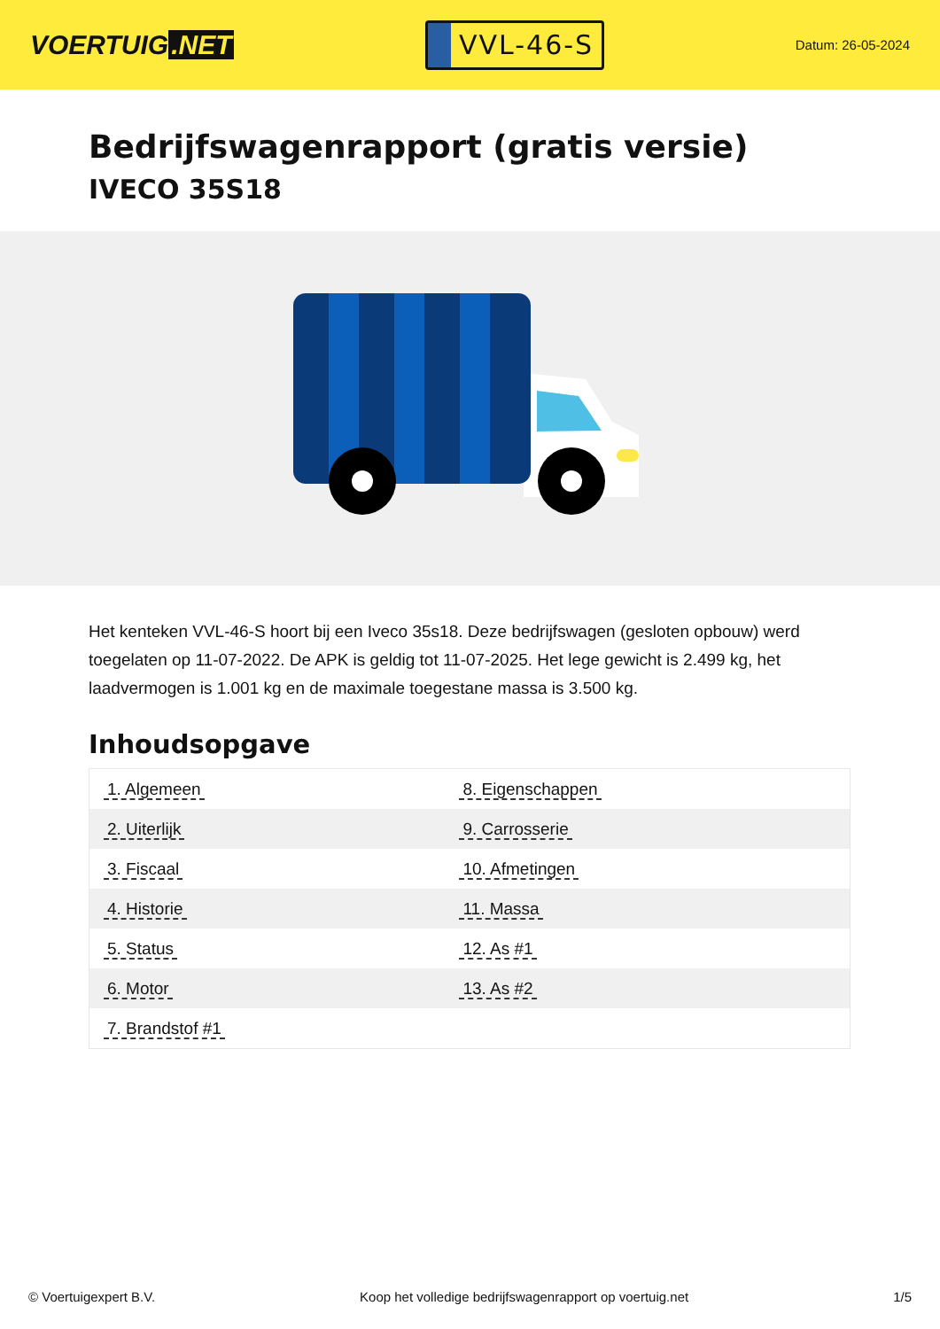VOERTUIG.NET
VVL-46-S
Datum: 26-05-2024
Bedrijfswagenrapport (gratis versie)
IVECO 35S18
Het kenteken VVL-46-S hoort bij een Iveco 35s18. Deze bedrijfswagen (gesloten opbouw) werd toegelaten op 11-07-2022. De APK is geldig tot 11-07-2025. Het lege gewicht is 2.499 kg, het laadvermogen is 1.001 kg en de maximale toegestane massa is 3.500 kg.
Inhoudsopgave
| 1. Algemeen | 8. Eigenschappen |
| 2. Uiterlijk | 9. Carrosserie |
| 3. Fiscaal | 10. Afmetingen |
| 4. Historie | 11. Massa |
| 5. Status | 12. As #1 |
| 6. Motor | 13. As #2 |
| 7. Brandstof #1 | |
© Voertuigexpert B.V. Koop het volledige bedrijfswagenrapport op voertuig.net 1/5